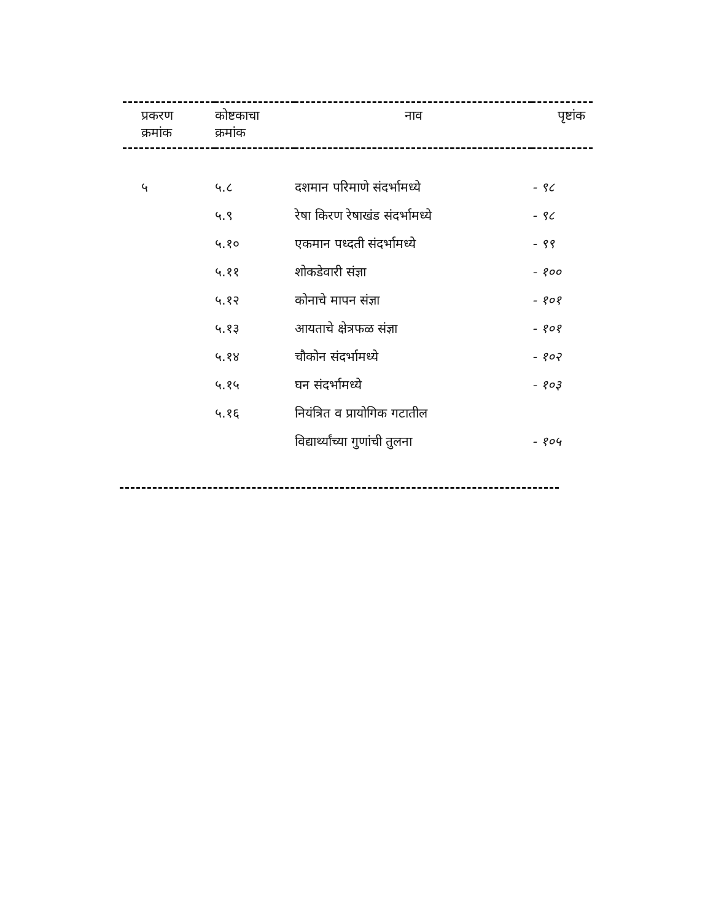| प्रकरण क्रमांक | कोष्टकाचा क्रमांक | नाव | पृष्टांक |
| --- | --- | --- | --- |
| ५ | ५.८ | दशमान परिमाणे संदर्भामध्ये | - ९८ |
| | ५.९ | रेषा किरण रेषाखंड संदर्भामध्ये | - ९८ |
| | ५.१० | एकमान पध्दती संदर्भामध्ये | - ९९ |
| | ५.११ | शोकडेवारी संज्ञा | - १०० |
| | ५.१२ | कोनाचे मापन संज्ञा | - १०१ |
| | ५.१३ | आयताचे क्षेत्रफळ संज्ञा | - १०१ |
| | ५.१४ | चौकोन संदर्भामध्ये | - १०२ |
| | ५.१५ | घन संदर्भामध्ये | - १०३ |
| | ५.१६ | नियंत्रित व प्रायोगिक गटातील | |
| | | विद्यार्थ्यांच्या गुणांची तुलना | - १०५ |